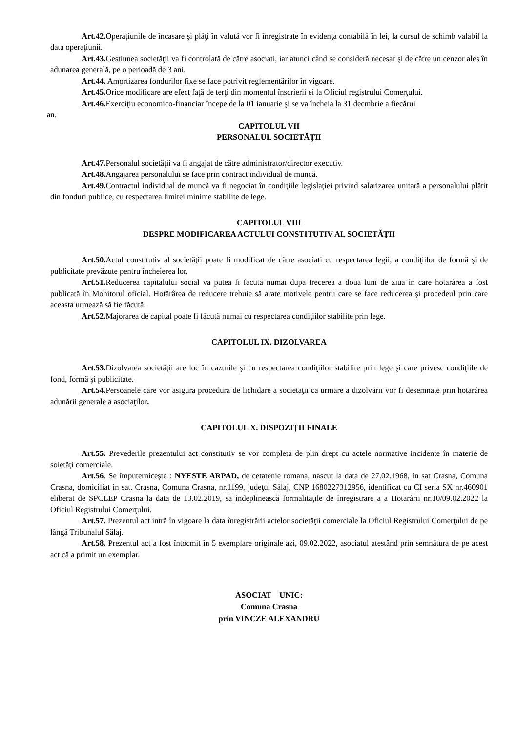Art.42. Operaţiunile de încasare şi plăţi în valută vor fi înregistrate în evidenţa contabilă în lei, la cursul de schimb valabil la data operaţiunii.
Art.43. Gestiunea societăţii va fi controlată de către asociati, iar atunci când se consideră necesar şi de către un cenzor ales în adunarea generală, pe o perioadă de 3 ani.
Art.44. Amortizarea fondurilor fixe se face potrivit reglementărilor în vigoare.
Art.45. Orice modificare are efect faţă de terţi din momentul înscrierii ei la Oficiul registrului Comerţului.
Art.46. Exerciţiu economico-financiar începe de la 01 ianuarie şi se va încheia la 31 decmbrie a fiecărui
an.
CAPITOLUL VII
PERSONALUL SOCIETĂŢII
Art.47. Personalul societăţii va fi angajat de către administrator/director executiv.
Art.48. Angajarea personalului se face prin contract individual de muncă.
Art.49. Contractul individual de muncă va fi negociat în condiţiile legislaţiei privind salarizarea unitară a personalului plătit din fonduri publice, cu respectarea limitei minime stabilite de lege.
CAPITOLUL VIII
DESPRE MODIFICAREA ACTULUI CONSTITUTIV AL SOCIETĂŢII
Art.50. Actul constitutiv al societăţii poate fi modificat de către asociati cu respectarea legii, a condiţiilor de formă şi de publicitate prevăzute pentru încheierea lor.
Art.51. Reducerea capitalului social va putea fi făcută numai după trecerea a două luni de ziua în care hotărârea a fost publicată în Monitorul oficial. Hotărârea de reducere trebuie să arate motivele pentru care se face reducerea şi procedeul prin care aceasta urmează să fie făcută.
Art.52. Majorarea de capital poate fi făcută numai cu respectarea condiţiilor stabilite prin lege.
CAPITOLUL IX. DIZOLVAREA
Art.53. Dizolvarea societăţii are loc în cazurile şi cu respectarea condiţiilor stabilite prin lege şi care privesc condiţiile de fond, formă şi publicitate.
Art.54. Persoanele care vor asigura procedura de lichidare a societăţii ca urmare a dizolvării vor fi desemnate prin hotărârea adunării generale a asociaţilor.
CAPITOLUL X. DISPOZIŢII FINALE
Art.55. Prevederile prezentului act constitutiv se vor completa de plin drept cu actele normative incidente în materie de soietăţi comerciale.
Art.56. Se împuterniceşte : NYESTE ARPAD, de cetatenie romana, nascut la data de 27.02.1968, in sat Crasna, Comuna Crasna, domiciliat in sat. Crasna, Comuna Crasna, nr.1199, judeţul Sălaj, CNP 1680227312956, identificat cu CI seria SX nr.460901 eliberat de SPCLEP Crasna la data de 13.02.2019, să îndeplinească formalităţile de înregistrare a a Hotărârii nr.10/09.02.2022 la Oficiul Registrului Comerţului.
Art.57. Prezentul act intră în vigoare la data înregistrării actelor societăţii comerciale la Oficiul Registrului Comerţului de pe lângă Tribunalul Sălaj.
Art.58. Prezentul act a fost întocmit în 5 exemplare originale azi, 09.02.2022, asociatul atestând prin semnătura de pe acest act că a primit un exemplar.
ASOCIAT UNIC:
Comuna Crasna
prin VINCZE ALEXANDRU